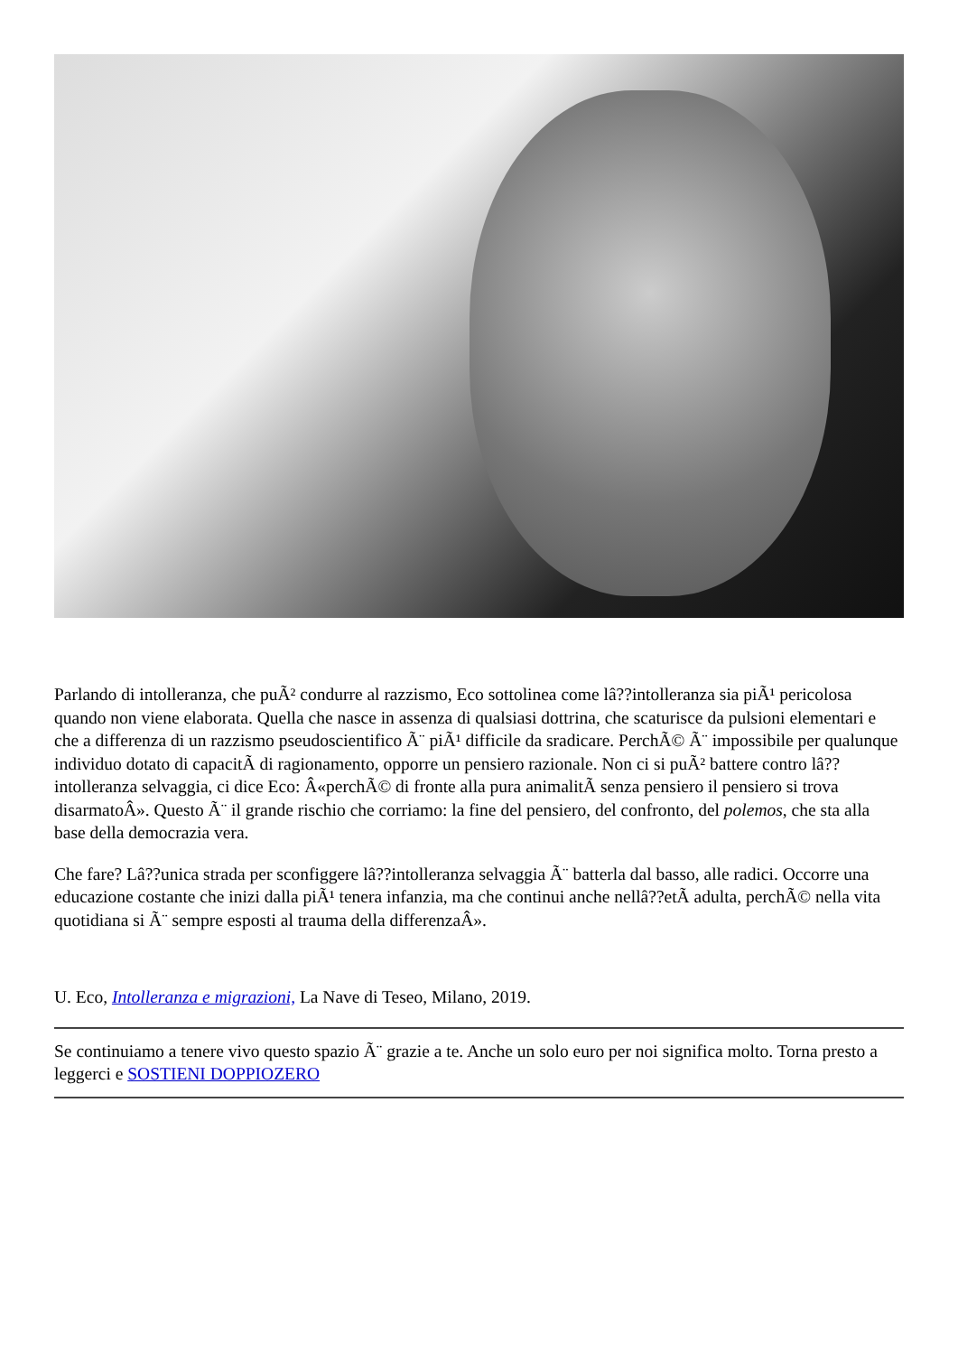Parlando di intolleranza, che puÃ² condurre al razzismo, Eco sottolinea come lâ??intolleranza sia piÃ¹ pericolosa quando non viene elaborata. Quella che nasce in assenza di qualsiasi dottrina, che scaturisce da pulsioni elementari e che a differenza di un razzismo pseudoscientifico Ã¨ piÃ¹ difficile da sradicare. PerchÃ© Ã¨ impossibile per qualunque individuo dotato di capacitÃ di ragionamento, opporre un pensiero razionale. Non ci si puÃ² battere contro lâ??intolleranza selvaggia, ci dice Eco: Â«perchÃ© di fronte alla pura animalitÃ senza pensiero il pensiero si trova disarmatoÂ». Questo Ã¨ il grande rischio che corriamo: la fine del pensiero, del confronto, del polemos, che sta alla base della democrazia vera.
Che fare? Lâ??unica strada per sconfiggere lâ??intolleranza selvaggia Ã¨ batterla dal basso, alle radici. Occorre una educazione costante che inizi dalla piÃ¹ tenera infanzia, ma che continui anche nellâ??etÃ adulta, perchÃ© nella vita quotidiana si Ã¨ sempre esposti al trauma della differenzaÂ».
U. Eco, Intolleranza e migrazioni, La Nave di Teseo, Milano, 2019.
Se continuiamo a tenere vivo questo spazio Ã¨ grazie a te. Anche un solo euro per noi significa molto. Torna presto a leggerci e SOSTIENI DOPPIOZERO